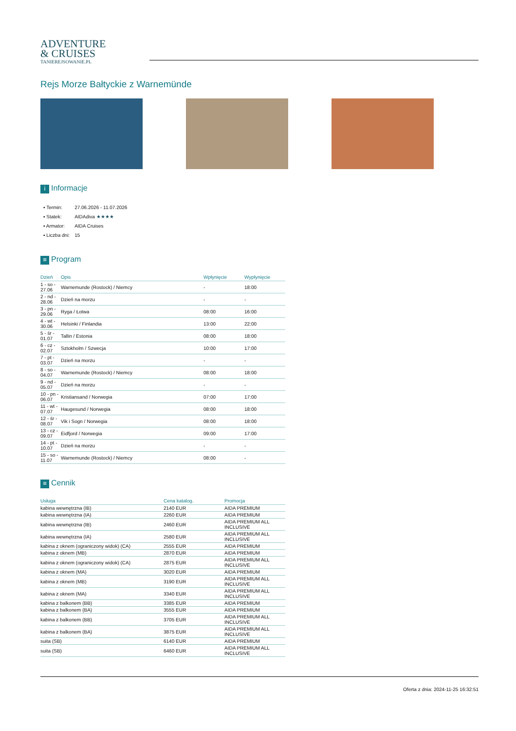ADVENTURE
& CRUISES
TANIEREJSOWANIE.PL
Rejs Morze Bałtyckie z Warnemünde
i Informacje
| ▪ Termin: | 27.06.2026 - 11.07.2026 |
| ▪ Statek: | AIDAdiva ★★★★ |
| ▪ Armator: | AIDA Cruises |
| ▪ Liczba dni: | 15 |
≡ Program
| Dzień | Opis | Wpłynięcie | Wypłynięcie |
| --- | --- | --- | --- |
| 1 - so - 27.06 | Warnemunde (Rostock) / Niemcy | - | 18:00 |
| 2 - nd - 28.06 | Dzień na morzu | - | - |
| 3 - pn - 29.06 | Ryga / Łotwa | 08:00 | 16:00 |
| 4 - wt - 30.06 | Helsinki / Finlandia | 13:00 | 22:00 |
| 5 - śr - 01.07 | Tallin / Estonia | 08:00 | 18:00 |
| 6 - cz - 02.07 | Sztokholm / Szwecja | 10:00 | 17:00 |
| 7 - pt - 03.07 | Dzień na morzu | - | - |
| 8 - so - 04.07 | Warnemunde (Rostock) / Niemcy | 08:00 | 18:00 |
| 9 - nd - 05.07 | Dzień na morzu | - | - |
| 10 - pn - 06.07 | Kristiansand / Norwegia | 07:00 | 17:00 |
| 11 - wt - 07.07 | Haugesund / Norwegia | 08:00 | 18:00 |
| 12 - śr - 08.07 | Vik i Sogn / Norwegia | 08:00 | 18:00 |
| 13 - cz - 09.07 | Eidfjord / Norwegia | 09:00 | 17:00 |
| 14 - pt - 10.07 | Dzień na morzu | - | - |
| 15 - so - 11.07 | Warnemunde (Rostock) / Niemcy | 08:00 | - |
≡ Cennik
| Usługa | Cena katalog. | Promocja |
| --- | --- | --- |
| kabina wewnętrzna (IB) | 2140 EUR | AIDA PREMIUM |
| kabina wewnętrzna (IA) | 2260 EUR | AIDA PREMIUM |
| kabina wewnętrzna (IB) | 2460 EUR | AIDA PREMIUM ALL INCLUSIVE |
| kabina wewnętrzna (IA) | 2580 EUR | AIDA PREMIUM ALL INCLUSIVE |
| kabina z oknem (ograniczony widok) (CA) | 2555 EUR | AIDA PREMIUM |
| kabina z oknem (MB) | 2870 EUR | AIDA PREMIUM |
| kabina z oknem (ograniczony widok) (CA) | 2875 EUR | AIDA PREMIUM ALL INCLUSIVE |
| kabina z oknem (MA) | 3020 EUR | AIDA PREMIUM |
| kabina z oknem (MB) | 3190 EUR | AIDA PREMIUM ALL INCLUSIVE |
| kabina z oknem (MA) | 3340 EUR | AIDA PREMIUM ALL INCLUSIVE |
| kabina z balkonem (BB) | 3385 EUR | AIDA PREMIUM |
| kabina z balkonem (BA) | 3555 EUR | AIDA PREMIUM |
| kabina z balkonem (BB) | 3705 EUR | AIDA PREMIUM ALL INCLUSIVE |
| kabina z balkonem (BA) | 3875 EUR | AIDA PREMIUM ALL INCLUSIVE |
| suita (SB) | 6140 EUR | AIDA PREMIUM |
| suita (SB) | 6460 EUR | AIDA PREMIUM ALL INCLUSIVE |
Oferta z dnia: 2024-11-25 16:32:51